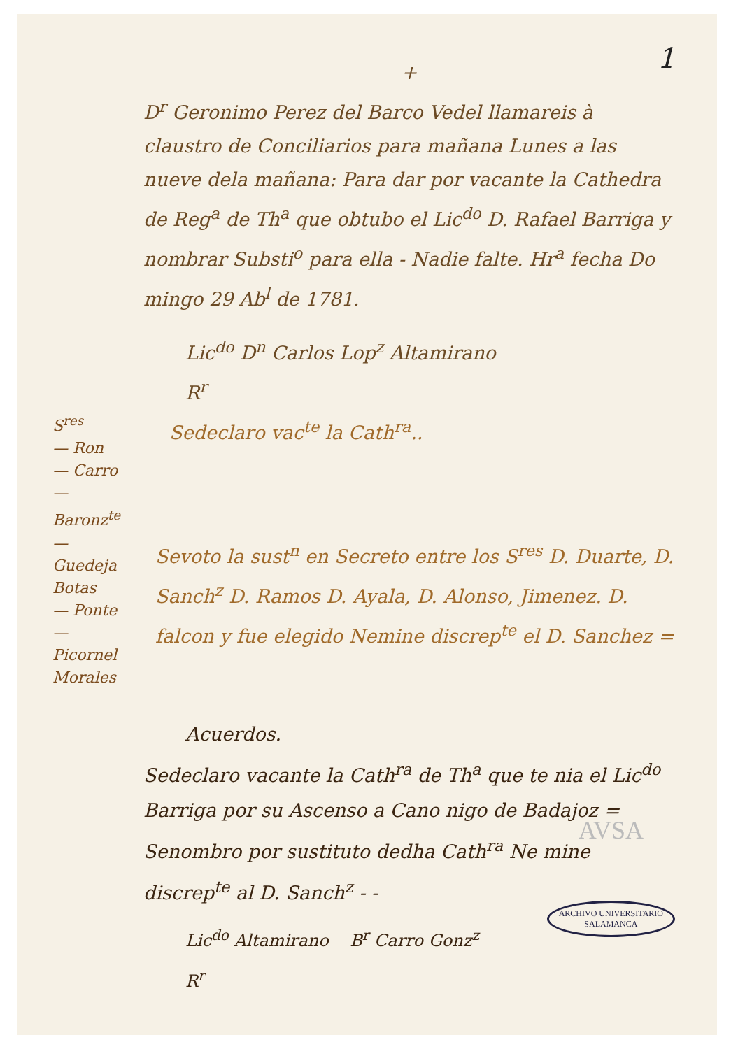1
+
D<sup>r</sup> Geronimo Perez del Barco Vedel llamareis à claustro de Conciliarios para mañana Lunes a las nueve dela mañana: Para dar por vacante la Cathedra de Reg<sup>a</sup> de Th<sup>a</sup> que obtubo el Lic<sup>do</sup> D. Rafael Barriga y nombrar Substi<sup>o</sup> para ella - Nadie falte. Hr<sup>a</sup> fecha Do mingo 29 Ab<sup>l</sup> de 1781.
Lic<sup>do</sup> D<sup>n</sup> Carlos Lop<sup>z</sup> Altamirano
R<sup>r</sup>
S<sup>res</sup>
— Ron
— Carro
— Baronz<sup>te</sup>
— Guedeja
Botas
— Ponte
— Picornel
Morales
Sedeclaro vac<sup>te</sup> la Cath<sup>ra</sup>..
Sevoto la sust<sup>n</sup> en Secreto entre los S<sup>res</sup> D. Duarte, D. Sanch<sup>z</sup> D. Ramos D. Ayala, D. Alonso, Jimenez. D. falcon y fue elegido Nemine discrep<sup>te</sup> el D. Sanchez =
Acuerdos.
Sedeclaro vacante la Cath<sup>ra</sup> de Th<sup>a</sup> que te nia el Lic<sup>do</sup> Barriga por su Ascenso a Cano nigo de Badajoz =
Senombro por sustituto dedha Cath<sup>ra</sup> Ne mine discrep<sup>te</sup> al D. Sanch<sup>z</sup> - -
Lic<sup>do</sup> Altamirano B<sup>r</sup> Carro Gonz<sup>z</sup>
R<sup>r</sup>
AVSA
ARCHIVO UNIVERSITARIO
SALAMANCA